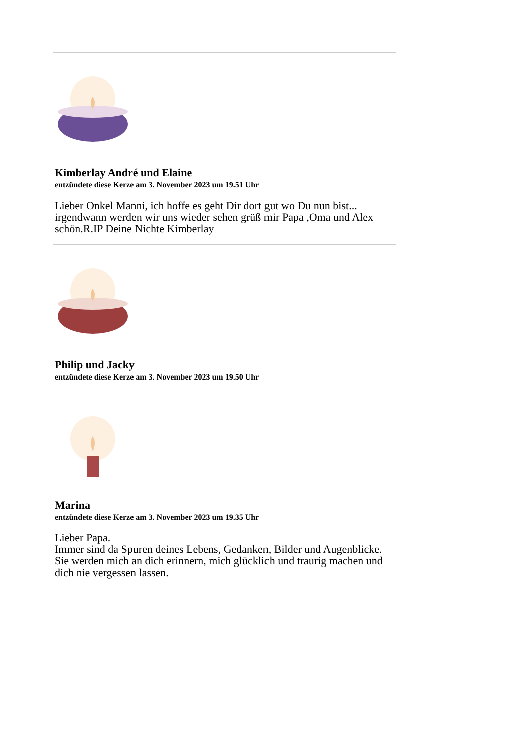Kimberlay André und Elaine
entzündete diese Kerze am 3. November 2023 um 19.51 Uhr
Lieber Onkel Manni, ich hoffe es geht Dir dort gut wo Du nun bist... irgendwann werden wir uns wieder sehen grüß mir Papa ,Oma und Alex schön.R.IP Deine Nichte Kimberlay
Philip und Jacky
entzündete diese Kerze am 3. November 2023 um 19.50 Uhr
Marina
entzündete diese Kerze am 3. November 2023 um 19.35 Uhr
Lieber Papa.
Immer sind da Spuren deines Lebens, Gedanken, Bilder und Augenblicke.
Sie werden mich an dich erinnern, mich glücklich und traurig machen und dich nie vergessen lassen.